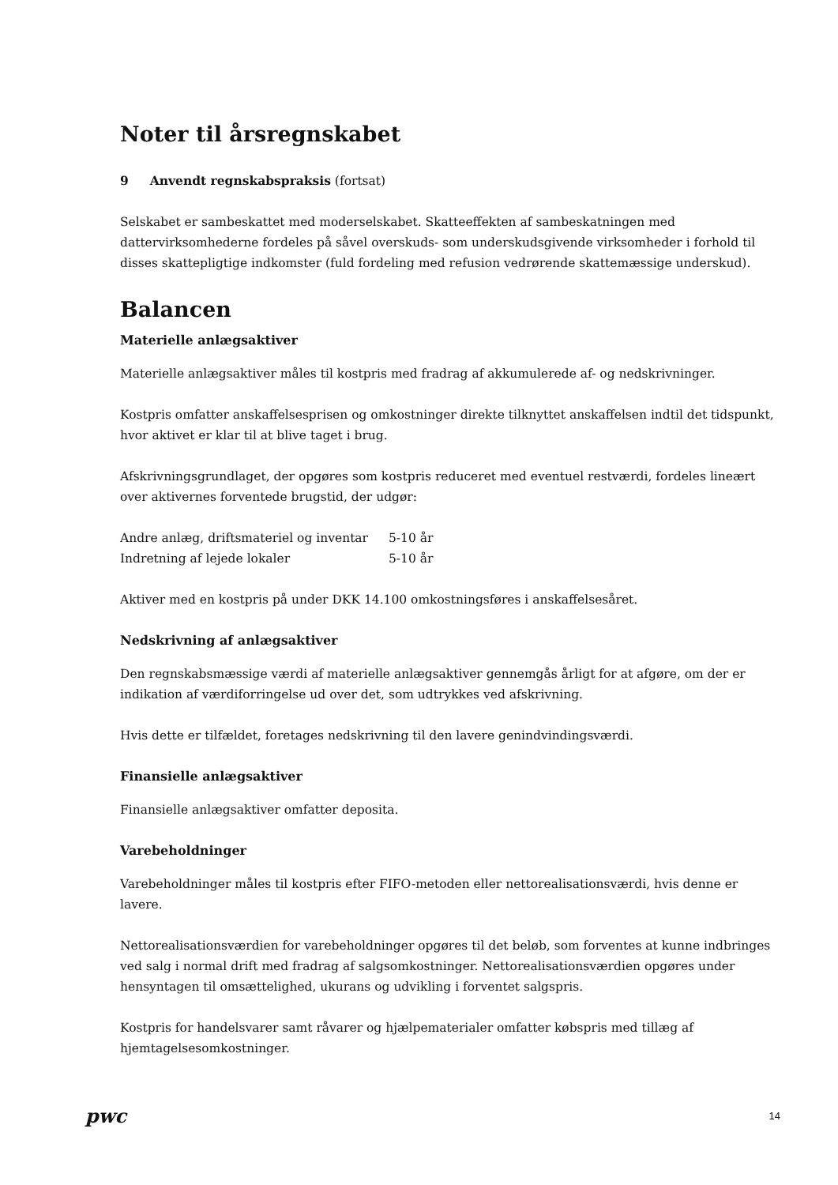Noter til årsregnskabet
9 Anvendt regnskabspraksis (fortsat)
Selskabet er sambeskattet med moderselskabet. Skatteeffekten af sambeskatningen med dattervirksomhederne fordeles på såvel overskuds- som underskudsgivende virksomheder i forhold til disses skattepligtige indkomster (fuld fordeling med refusion vedrørende skattemæssige underskud).
Balancen
Materielle anlægsaktiver
Materielle anlægsaktiver måles til kostpris med fradrag af akkumulerede af- og nedskrivninger.
Kostpris omfatter anskaffelsesprisen og omkostninger direkte tilknyttet anskaffelsen indtil det tidspunkt, hvor aktivet er klar til at blive taget i brug.
Afskrivningsgrundlaget, der opgøres som kostpris reduceret med eventuel restværdi, fordeles lineært over aktivernes forventede brugstid, der udgør:
| Andre anlæg, driftsmateriel og inventar | 5-10 år |
| Indretning af lejede lokaler | 5-10 år |
Aktiver med en kostpris på under DKK 14.100 omkostningsføres i anskaffelsesåret.
Nedskrivning af anlægsaktiver
Den regnskabsmæssige værdi af materielle anlægsaktiver gennemgås årligt for at afgøre, om der er indikation af værdiforringelse ud over det, som udtrykkes ved afskrivning.
Hvis dette er tilfældet, foretages nedskrivning til den lavere genindvindingsværdi.
Finansielle anlægsaktiver
Finansielle anlægsaktiver omfatter deposita.
Varebeholdninger
Varebeholdninger måles til kostpris efter FIFO-metoden eller nettorealisationsværdi, hvis denne er lavere.
Nettorealisationsværdien for varebeholdninger opgøres til det beløb, som forventes at kunne indbringes ved salg i normal drift med fradrag af salgsomkostninger. Nettorealisationsværdien opgøres under hensyntagen til omsættelighed, ukurans og udvikling i forventet salgspris.
Kostpris for handelsvarer samt råvarer og hjælpematerialer omfatter købspris med tillæg af hjemtagelsesomkostninger.
pwc 14